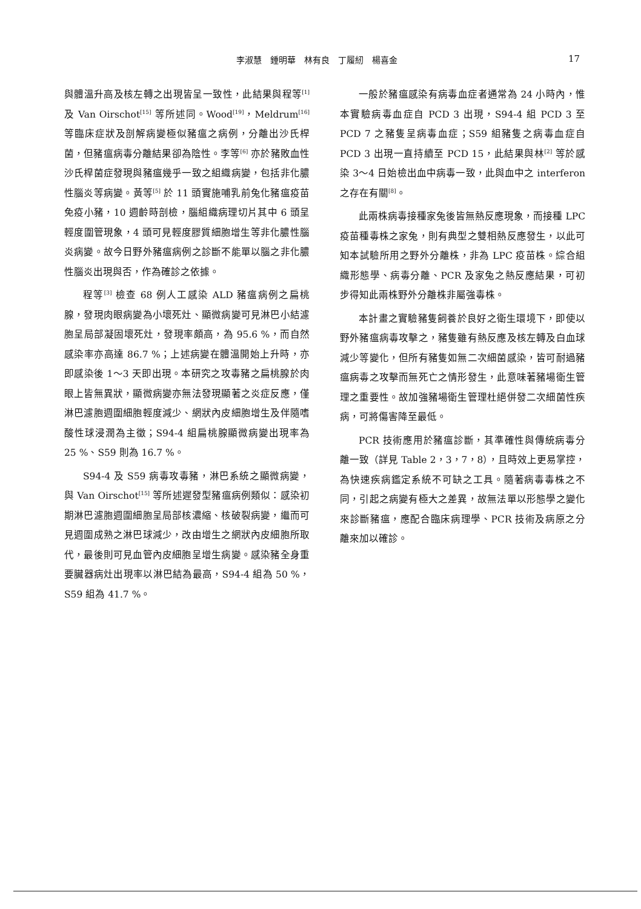李淑慧　鍾明華　林有良　丁履紉　楊喜金 17
與體溫升高及核左轉之出現皆呈一致性，此結果與程等<sup>[1]</sup> 及 Van Oirschot<sup>[15]</sup> 等所述同。Wood<sup>[19]</sup>，Meldrum<sup>[16]</sup> 等臨床症狀及剖解病變極似豬瘟之病例，分離出沙氏桿菌，但豬瘟病毒分離結果卻為陰性。李等<sup>[6]</sup> 亦於豬敗血性沙氏桿菌症發現與豬瘟幾乎一致之組織病變，包括非化膿性腦炎等病變。黃等<sup>[5]</sup> 於 11 頭實施哺乳前兔化豬瘟疫苗免疫小豬，10 週齡時剖檢，腦組織病理切片其中 6 頭呈輕度圍管現象，4 頭可見輕度膠質細胞增生等非化膿性腦炎病變。故今日野外豬瘟病例之診斷不能單以腦之非化膿性腦炎出現與否，作為確診之依據。
程等<sup>[3]</sup> 檢查 68 例人工感染 ALD 豬瘟病例之扁桃腺，發現肉眼病變為小壞死灶、顯微病變可見淋巴小結濾胞呈局部凝固壞死灶，發現率頗高，為 95.6 %，而自然感染率亦高達 86.7 %；上述病變在體溫開始上升時，亦即感染後 1～3 天即出現。本研究之攻毒豬之扁桃腺於肉眼上皆無異狀，顯微病變亦無法發現顯著之炎症反應，僅淋巴濾胞週圍細胞輕度減少、網狀內皮細胞增生及伴隨嗜酸性球浸潤為主徵；S94-4 組扁桃腺顯微病變出現率為 25 %、S59 則為 16.7 %。
S94-4 及 S59 病毒攻毒豬，淋巴系統之顯微病變，與 Van Oirschot<sup>[15]</sup> 等所述遲發型豬瘟病例類似：感染初期淋巴濾胞週圍細胞呈局部核濃縮、核破裂病變，繼而可見週圍成熟之淋巴球減少，改由增生之網狀內皮細胞所取代，最後則可見血管內皮細胞呈增生病變。感染豬全身重要臟器病灶出現率以淋巴結為最高，S94-4 組為 50 %，S59 組為 41.7 %。
一般於豬瘟感染有病毒血症者通常為 24 小時內，惟本實驗病毒血症自 PCD 3 出現，S94-4 組 PCD 3 至 PCD 7 之豬隻呈病毒血症；S59 組豬隻之病毒血症自 PCD 3 出現一直持續至 PCD 15，此結果與林<sup>[2]</sup> 等於感染 3～4 日始檢出血中病毒一致，此與血中之 interferon 之存在有關<sup>[8]</sup>。
此兩株病毒接種家兔後皆無熱反應現象，而接種 LPC 疫苗種毒株之家兔，則有典型之雙相熱反應發生，以此可知本試驗所用之野外分離株，非為 LPC 疫苗株。綜合組織形態學、病毒分離、PCR 及家兔之熱反應結果，可初步得知此兩株野外分離株非屬強毒株。
本計畫之實驗豬隻飼養於良好之衛生環境下，即使以野外豬瘟病毒攻擊之，豬隻雖有熱反應及核左轉及白血球減少等變化，但所有豬隻如無二次細菌感染，皆可耐過豬瘟病毒之攻擊而無死亡之情形發生，此意味著豬場衛生管理之重要性。故加強豬場衛生管理杜絕併發二次細菌性疾病，可將傷害降至最低。
PCR 技術應用於豬瘟診斷，其準確性與傳統病毒分離一致（詳見 Table 2，3，7，8），且時效上更易掌控，為快速疾病鑑定系統不可缺之工具。隨著病毒毒株之不同，引起之病變有極大之差異，故無法單以形態學之變化來診斷豬瘟，應配合臨床病理學、PCR 技術及病原之分離來加以確診。